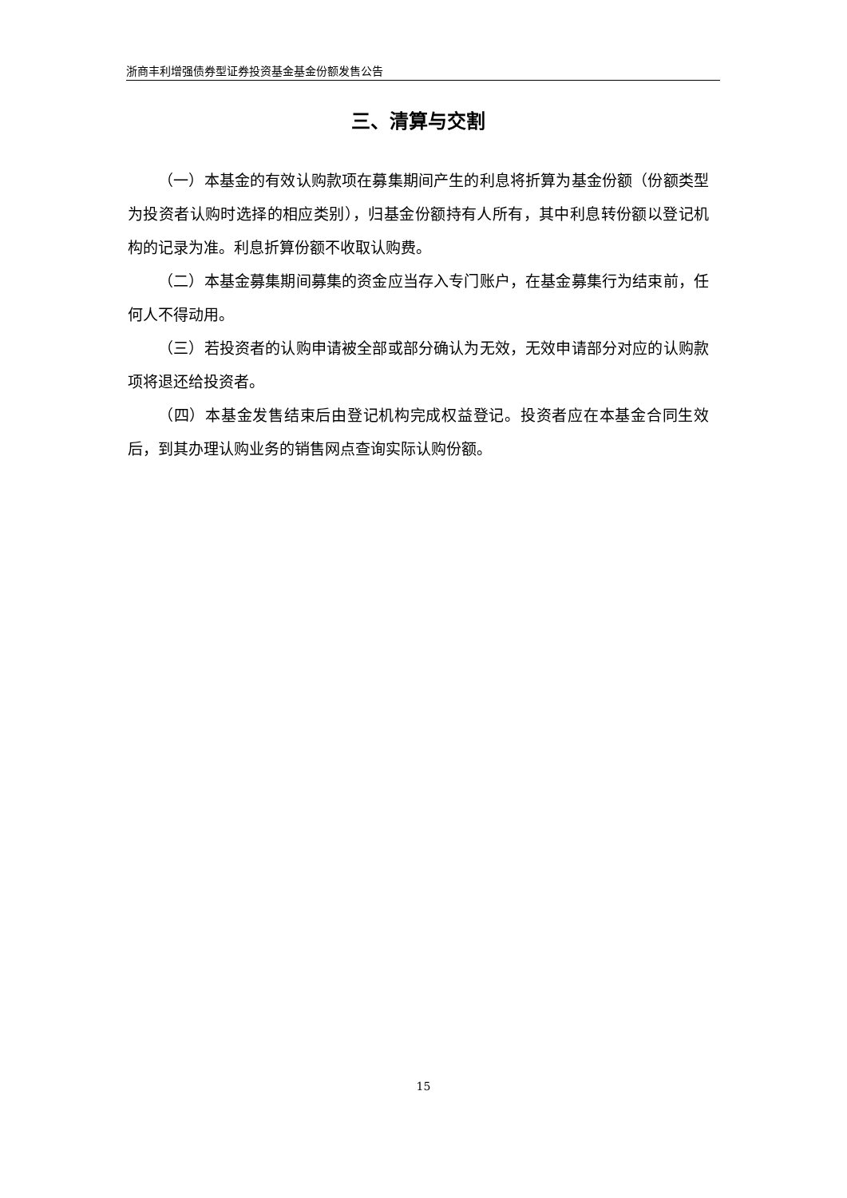浙商丰利增强债券型证券投资基金基金份额发售公告
三、清算与交割
（一）本基金的有效认购款项在募集期间产生的利息将折算为基金份额（份额类型为投资者认购时选择的相应类别），归基金份额持有人所有，其中利息转份额以登记机构的记录为准。利息折算份额不收取认购费。
（二）本基金募集期间募集的资金应当存入专门账户，在基金募集行为结束前，任何人不得动用。
（三）若投资者的认购申请被全部或部分确认为无效，无效申请部分对应的认购款项将退还给投资者。
（四）本基金发售结束后由登记机构完成权益登记。投资者应在本基金合同生效后，到其办理认购业务的销售网点查询实际认购份额。
15